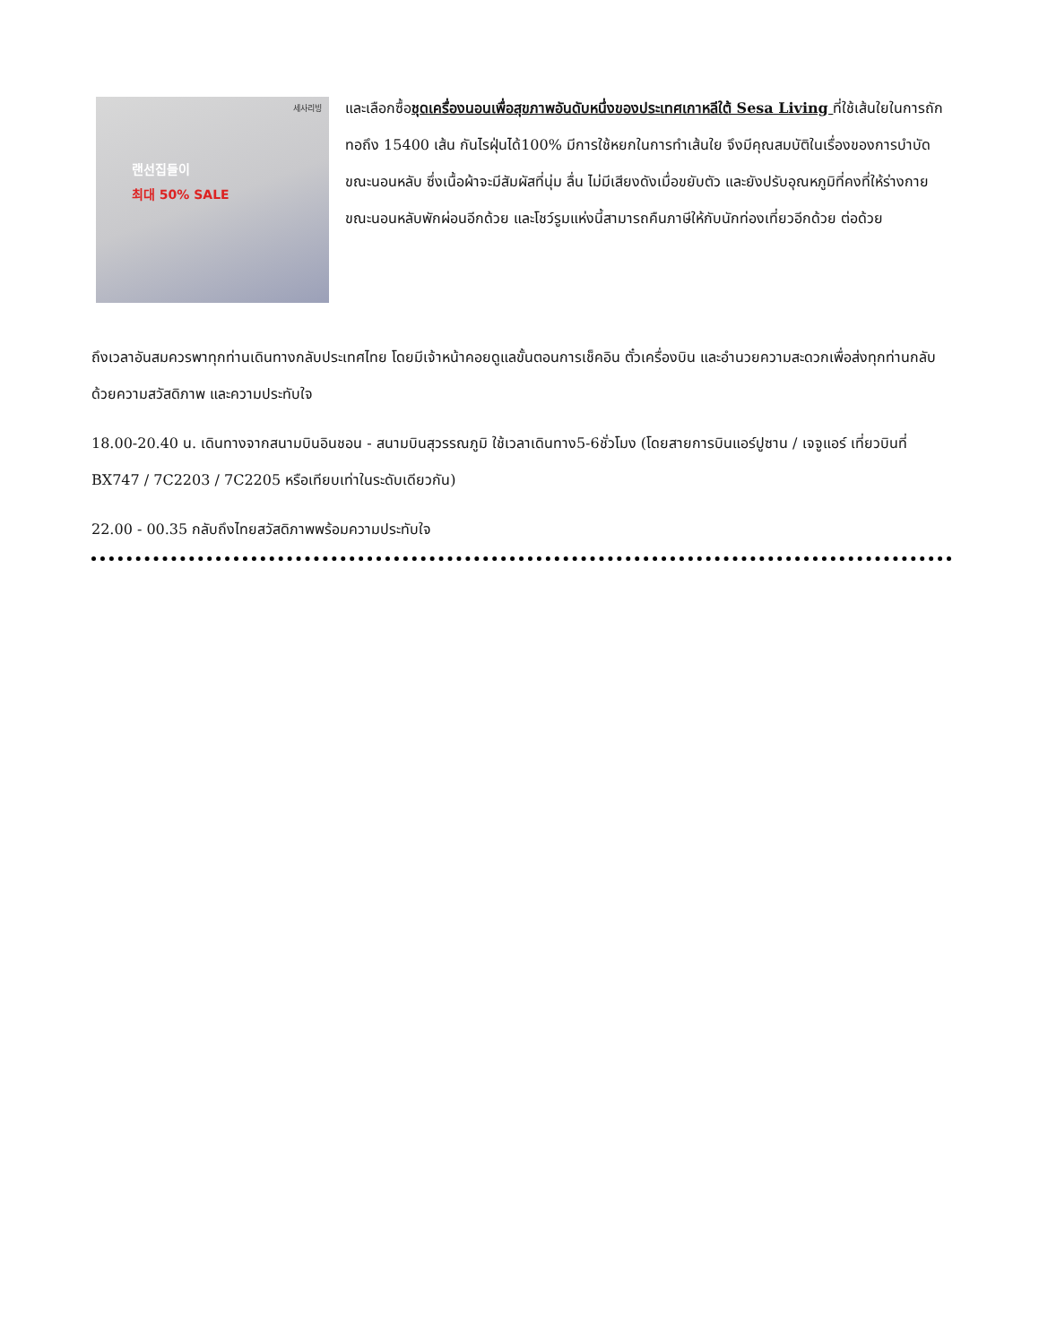세사리빙
랜선집들이
최대 50% SALE
และเลือกซื้อชุดเครื่องนอนเพื่อสุขภาพอันดับหนึ่งของประเทศเกาหลีใต้ Sesa Living ที่ใช้เส้นใยในการถักทอถึง 15400 เส้น กันไรฝุ่นได้100% มีการใช้หยกในการทำเส้นใย จึงมีคุณสมบัติในเรื่องของการบำบัดขณะนอนหลับ ซึ่งเนื้อผ้าจะมีสัมผัสที่นุ่ม ลื่น ไม่มีเสียงดังเมื่อขยับตัว และยังปรับอุณหภูมิที่คงที่ให้ร่างกายขณะนอนหลับพักผ่อนอีกด้วย และโชว์รูมแห่งนี้สามารถคืนภาษีให้กับนักท่องเที่ยวอีกด้วย ต่อด้วย
ถึงเวลาอันสมควรพาทุกท่านเดินทางกลับประเทศไทย โดยมีเจ้าหน้าคอยดูแลขั้นตอนการเช็คอิน ตั๋วเครื่องบิน และอำนวยความสะดวกเพื่อส่งทุกท่านกลับด้วยความสวัสดิภาพ และความประทับใจ
18.00-20.40 น. เดินทางจากสนามบินอินชอน - สนามบินสุวรรณภูมิ ใช้เวลาเดินทาง5-6ชั่วโมง (โดยสายการบินแอร์ปูซาน / เจจูแอร์ เที่ยวบินที่ BX747 / 7C2203 / 7C2205 หรือเทียบเท่าในระดับเดียวกัน)
22.00 - 00.35 กลับถึงไทยสวัสดิภาพพร้อมความประทับใจ